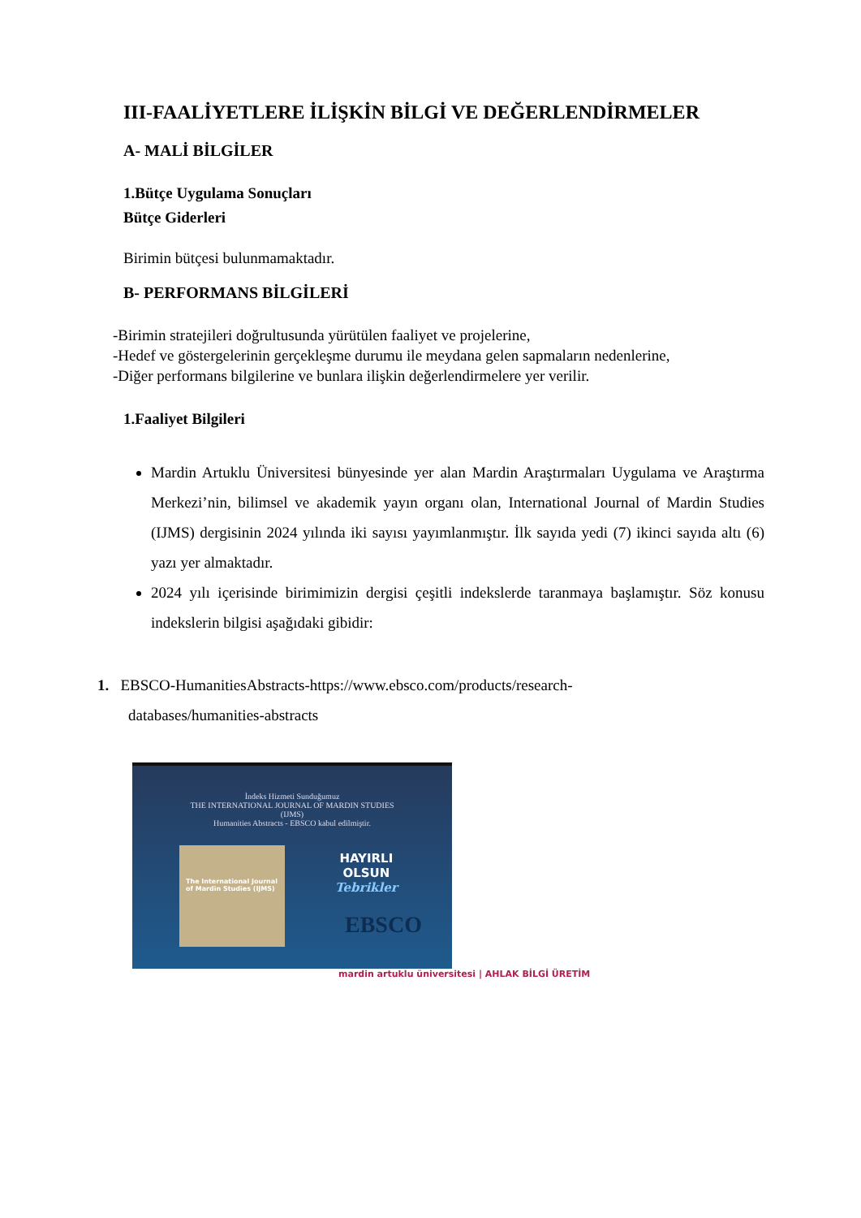III-FAALİYETLERE İLİŞKİN BİLGİ VE DEĞERLENDİRMELER
A- MALİ BİLGİLER
1.Bütçe Uygulama Sonuçları
Bütçe Giderleri
Birimin bütçesi bulunmamaktadır.
B- PERFORMANS BİLGİLERİ
-Birimin stratejileri doğrultusunda yürütülen faaliyet ve projelerine,
-Hedef ve göstergelerinin gerçekleşme durumu ile meydana gelen sapmaların nedenlerine,
-Diğer performans bilgilerine ve bunlara ilişkin değerlendirmelere yer verilir.
1.Faaliyet Bilgileri
Mardin Artuklu Üniversitesi bünyesinde yer alan Mardin Araştırmaları Uygulama ve Araştırma Merkezi’nin, bilimsel ve akademik yayın organı olan, International Journal of Mardin Studies (IJMS) dergisinin 2024 yılında iki sayısı yayımlanmıştır. İlk sayıda yedi (7) ikinci sayıda altı (6) yazı yer almaktadır.
2024 yılı içerisinde birimimizin dergisi çeşitli indekslerde taranmaya başlamıştır. Söz konusu indekslerin bilgisi aşağıdaki gibidir:
1. EBSCO-HumanitiesAbstracts-https://www.ebsco.com/products/research-
databases/humanities-abstracts
İndeks Hizmeti Sunduğumuz
THE INTERNATIONAL JOURNAL OF MARDIN STUDIES
(IJMS)
Humanities Abstracts - EBSCO kabul edilmiştir.
The International Journal of Mardin Studies (IJMS)
HAYIRLI
OLSUN
Tebrikler
EBSCO
mardin artuklu üniversitesi | AHLAK BİLGİ ÜRETİM